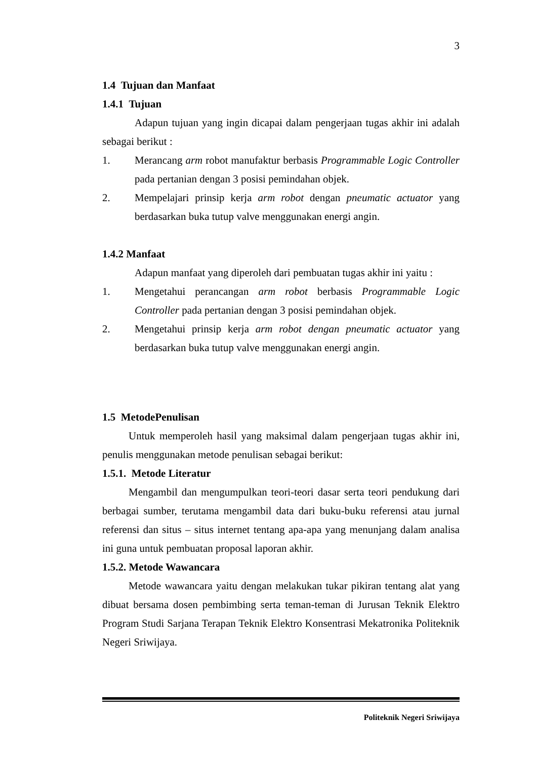3
1.4 Tujuan dan Manfaat
1.4.1 Tujuan
Adapun tujuan yang ingin dicapai dalam pengerjaan tugas akhir ini adalah sebagai berikut :
1. Merancang arm robot manufaktur berbasis Programmable Logic Controller pada pertanian dengan 3 posisi pemindahan objek.
2. Mempelajari prinsip kerja arm robot dengan pneumatic actuator yang berdasarkan buka tutup valve menggunakan energi angin.
1.4.2 Manfaat
Adapun manfaat yang diperoleh dari pembuatan tugas akhir ini yaitu :
1. Mengetahui perancangan arm robot berbasis Programmable Logic Controller pada pertanian dengan 3 posisi pemindahan objek.
2. Mengetahui prinsip kerja arm robot dengan pneumatic actuator yang berdasarkan buka tutup valve menggunakan energi angin.
1.5 MetodePenulisan
Untuk memperoleh hasil yang maksimal dalam pengerjaan tugas akhir ini, penulis menggunakan metode penulisan sebagai berikut:
1.5.1. Metode Literatur
Mengambil dan mengumpulkan teori-teori dasar serta teori pendukung dari berbagai sumber, terutama mengambil data dari buku-buku referensi atau jurnal referensi dan situs – situs internet tentang apa-apa yang menunjang dalam analisa ini guna untuk pembuatan proposal laporan akhir.
1.5.2. Metode Wawancara
Metode wawancara yaitu dengan melakukan tukar pikiran tentang alat yang dibuat bersama dosen pembimbing serta teman-teman di Jurusan Teknik Elektro Program Studi Sarjana Terapan Teknik Elektro Konsentrasi Mekatronika Politeknik Negeri Sriwijaya.
Politeknik Negeri Sriwijaya